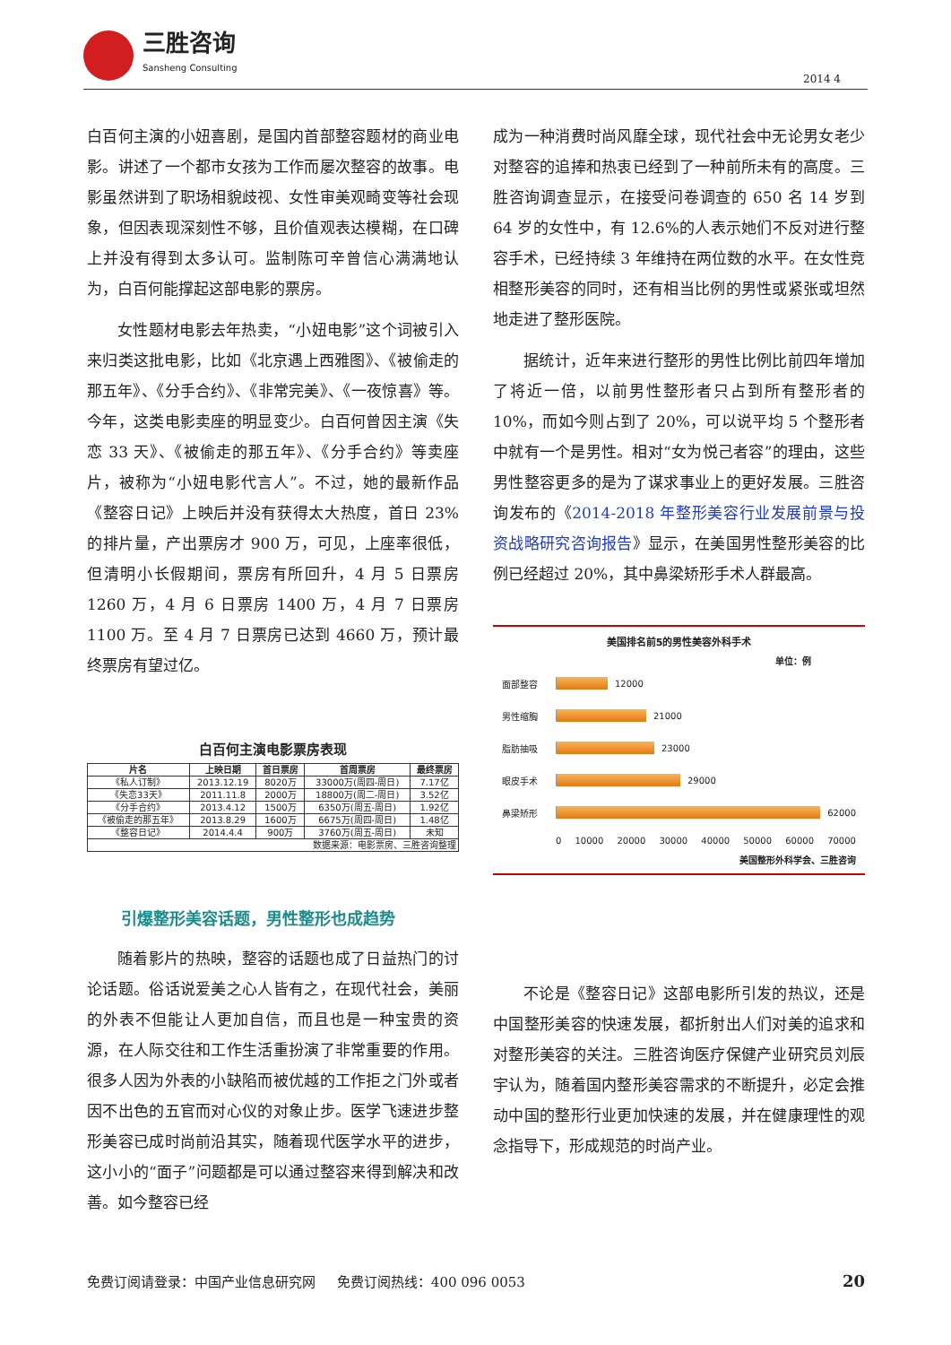三胜咨询
Sansheng Consulting
2014 4
白百何主演的小妞喜剧，是国内首部整容题材的商业电影。讲述了一个都市女孩为工作而屡次整容的故事。电影虽然讲到了职场相貌歧视、女性审美观畸变等社会现象，但因表现深刻性不够，且价值观表达模糊，在口碑上并没有得到太多认可。监制陈可辛曾信心满满地认为，白百何能撑起这部电影的票房。
女性题材电影去年热卖，“小妞电影”这个词被引入来归类这批电影，比如《北京遇上西雅图》、《被偷走的那五年》、《分手合约》、《非常完美》、《一夜惊喜》等。今年，这类电影卖座的明显变少。白百何曾因主演《失恋 33 天》、《被偷走的那五年》、《分手合约》等卖座片，被称为“小妞电影代言人”。不过，她的最新作品《整容日记》上映后并没有获得太大热度，首日 23%的排片量，产出票房才 900 万，可见，上座率很低，但清明小长假期间，票房有所回升，4 月 5 日票房 1260 万，4 月 6 日票房 1400 万，4 月 7 日票房 1100 万。至 4 月 7 日票房已达到 4660 万，预计最终票房有望过亿。
白百何主演电影票房表现
| 片名 | 上映日期 | 首日票房 | 首周票房 | 最终票房 |
| --- | --- | --- | --- | --- |
| 《私人订制》 | 2013.12.19 | 8020万 | 33000万(周四-周日) | 7.17亿 |
| 《失恋33天》 | 2011.11.8 | 2000万 | 18800万(周二-周日) | 3.52亿 |
| 《分手合约》 | 2013.4.12 | 1500万 | 6350万(周五-周日) | 1.92亿 |
| 《被偷走的那五年》 | 2013.8.29 | 1600万 | 6675万(周四-周日) | 1.48亿 |
| 《整容日记》 | 2014.4.4 | 900万 | 3760万(周五-周日) | 未知 |
| 数据来源：电影票房、三胜咨询整理 | | | | |
引爆整形美容话题，男性整形也成趋势
随着影片的热映，整容的话题也成了日益热门的讨论话题。俗话说爱美之心人皆有之，在现代社会，美丽的外表不但能让人更加自信，而且也是一种宝贵的资源，在人际交往和工作生活重扮演了非常重要的作用。很多人因为外表的小缺陷而被优越的工作拒之门外或者因不出色的五官而对心仪的对象止步。医学飞速进步整形美容已成时尚前沿其实，随着现代医学水平的进步，这小小的“面子”问题都是可以通过整容来得到解决和改善。如今整容已经
成为一种消费时尚风靡全球，现代社会中无论男女老少对整容的追捧和热衷已经到了一种前所未有的高度。三胜咨询调查显示，在接受问卷调查的 650 名 14 岁到 64 岁的女性中，有 12.6%的人表示她们不反对进行整容手术，已经持续 3 年维持在两位数的水平。在女性竞相整形美容的同时，还有相当比例的男性或紧张或坦然地走进了整形医院。
据统计，近年来进行整形的男性比例比前四年增加了将近一倍，以前男性整形者只占到所有整形者的 10%，而如今则占到了 20%，可以说平均 5 个整形者中就有一个是男性。相对“女为悦己者容”的理由，这些男性整容更多的是为了谋求事业上的更好发展。三胜咨询发布的《2014-2018 年整形美容行业发展前景与投资战略研究咨询报告》显示，在美国男性整形美容的比例已经超过 20%，其中鼻梁矫形手术人群最高。
美国排名前5的男性美容外科手术
单位：例
面部整容
12000
男性缩胸
21000
脂肪抽吸
23000
眼皮手术
29000
鼻梁矫形
62000
0 10000 20000 30000 40000 50000 60000 70000
美国整形外科学会、三胜咨询
不论是《整容日记》这部电影所引发的热议，还是中国整形美容的快速发展，都折射出人们对美的追求和对整形美容的关注。三胜咨询医疗保健产业研究员刘辰宇认为，随着国内整形美容需求的不断提升，必定会推动中国的整形行业更加快速的发展，并在健康理性的观念指导下，形成规范的时尚产业。
免费订阅请登录：中国产业信息研究网 免费订阅热线：400 096 0053 20